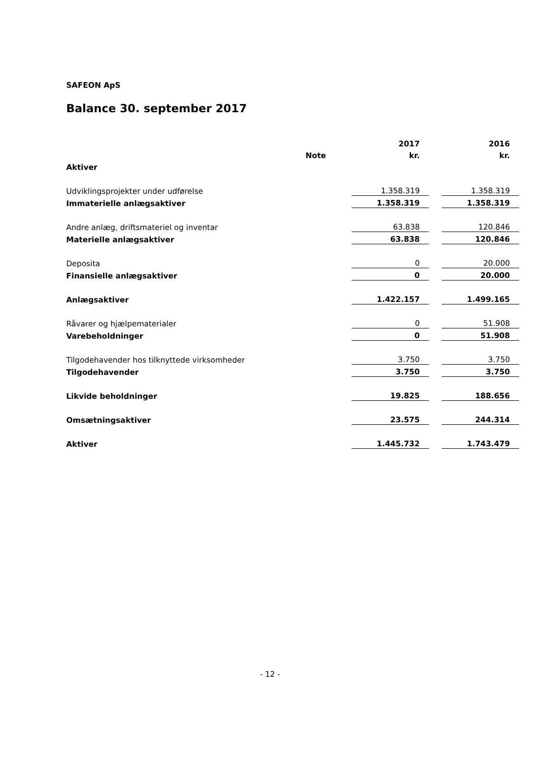SAFEON ApS
Balance 30. september 2017
| | | | 2017 | | 2016 |
| --- | --- | --- | --- | --- | --- |
| | Note | | kr. | | kr. |
| Aktiver | | | | | |
| Udviklingsprojekter under udførelse | | | 1.358.319 | | 1.358.319 |
| Immaterielle anlægsaktiver | | | 1.358.319 | | 1.358.319 |
| Andre anlæg, driftsmateriel og inventar | | | 63.838 | | 120.846 |
| Materielle anlægsaktiver | | | 63.838 | | 120.846 |
| Deposita | | | 0 | | 20.000 |
| Finansielle anlægsaktiver | | | 0 | | 20.000 |
| Anlægsaktiver | | | 1.422.157 | | 1.499.165 |
| Råvarer og hjælpematerialer | | | 0 | | 51.908 |
| Varebeholdninger | | | 0 | | 51.908 |
| Tilgodehavender hos tilknyttede virksomheder | | | 3.750 | | 3.750 |
| Tilgodehavender | | | 3.750 | | 3.750 |
| Likvide beholdninger | | | 19.825 | | 188.656 |
| Omsætningsaktiver | | | 23.575 | | 244.314 |
| Aktiver | | | 1.445.732 | | 1.743.479 |
- 12 -